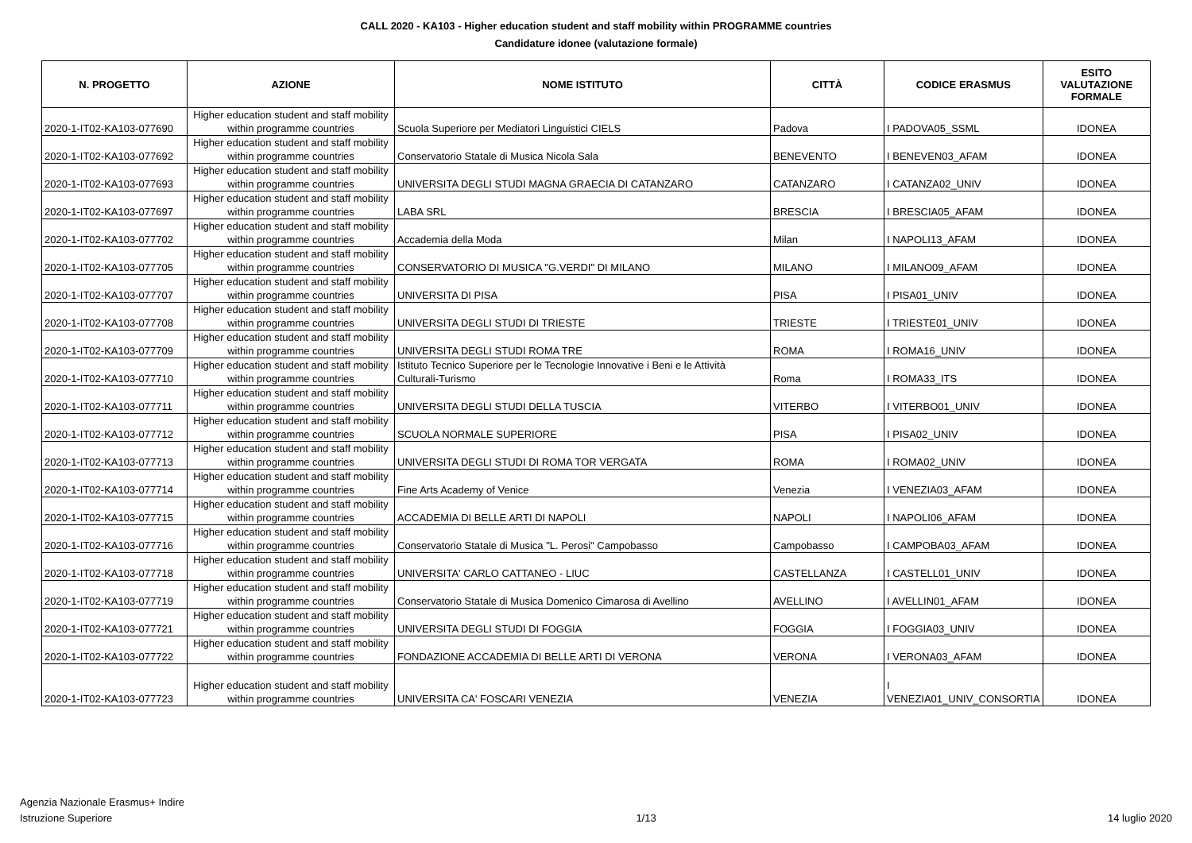CALL 2020 - KA103 - Higher education student and staff mobility within PROGRAMME countries
Candidature idonee (valutazione formale)
| N. PROGETTO | AZIONE | NOME ISTITUTO | CITTÀ | CODICE ERASMUS | ESITO VALUTAZIONE FORMALE |
| --- | --- | --- | --- | --- | --- |
| 2020-1-IT02-KA103-077690 | Higher education student and staff mobility within programme countries | Scuola Superiore per Mediatori Linguistici CIELS | Padova | I PADOVA05_SSML | IDONEA |
| 2020-1-IT02-KA103-077692 | Higher education student and staff mobility within programme countries | Conservatorio Statale di Musica Nicola Sala | BENEVENTO | I BENEVEN03_AFAM | IDONEA |
| 2020-1-IT02-KA103-077693 | Higher education student and staff mobility within programme countries | UNIVERSITA DEGLI STUDI MAGNA GRAECIA DI CATANZARO | CATANZARO | I CATANZA02_UNIV | IDONEA |
| 2020-1-IT02-KA103-077697 | Higher education student and staff mobility within programme countries | LABA SRL | BRESCIA | I BRESCIA05_AFAM | IDONEA |
| 2020-1-IT02-KA103-077702 | Higher education student and staff mobility within programme countries | Accademia della Moda | Milan | I NAPOLI13_AFAM | IDONEA |
| 2020-1-IT02-KA103-077705 | Higher education student and staff mobility within programme countries | CONSERVATORIO DI MUSICA "G.VERDI" DI MILANO | MILANO | I MILANO09_AFAM | IDONEA |
| 2020-1-IT02-KA103-077707 | Higher education student and staff mobility within programme countries | UNIVERSITA DI PISA | PISA | I PISA01_UNIV | IDONEA |
| 2020-1-IT02-KA103-077708 | Higher education student and staff mobility within programme countries | UNIVERSITA DEGLI STUDI DI TRIESTE | TRIESTE | I TRIESTE01_UNIV | IDONEA |
| 2020-1-IT02-KA103-077709 | Higher education student and staff mobility within programme countries | UNIVERSITA DEGLI STUDI ROMA TRE | ROMA | I ROMA16_UNIV | IDONEA |
| 2020-1-IT02-KA103-077710 | Higher education student and staff mobility within programme countries | Istituto Tecnico Superiore per le Tecnologie Innovative i Beni e le Attività Culturali-Turismo | Roma | I ROMA33_ITS | IDONEA |
| 2020-1-IT02-KA103-077711 | Higher education student and staff mobility within programme countries | UNIVERSITA DEGLI STUDI DELLA TUSCIA | VITERBO | I VITERBO01_UNIV | IDONEA |
| 2020-1-IT02-KA103-077712 | Higher education student and staff mobility within programme countries | SCUOLA NORMALE SUPERIORE | PISA | I PISA02_UNIV | IDONEA |
| 2020-1-IT02-KA103-077713 | Higher education student and staff mobility within programme countries | UNIVERSITA DEGLI STUDI DI ROMA TOR VERGATA | ROMA | I ROMA02_UNIV | IDONEA |
| 2020-1-IT02-KA103-077714 | Higher education student and staff mobility within programme countries | Fine Arts Academy of Venice | Venezia | I VENEZIA03_AFAM | IDONEA |
| 2020-1-IT02-KA103-077715 | Higher education student and staff mobility within programme countries | ACCADEMIA DI BELLE ARTI DI NAPOLI | NAPOLI | I NAPOLI06_AFAM | IDONEA |
| 2020-1-IT02-KA103-077716 | Higher education student and staff mobility within programme countries | Conservatorio Statale di Musica "L. Perosi" Campobasso | Campobasso | I CAMPOBA03_AFAM | IDONEA |
| 2020-1-IT02-KA103-077718 | Higher education student and staff mobility within programme countries | UNIVERSITA' CARLO CATTANEO - LIUC | CASTELLANZA | I CASTELL01_UNIV | IDONEA |
| 2020-1-IT02-KA103-077719 | Higher education student and staff mobility within programme countries | Conservatorio Statale di Musica Domenico Cimarosa di Avellino | AVELLINO | I AVELLIN01_AFAM | IDONEA |
| 2020-1-IT02-KA103-077721 | Higher education student and staff mobility within programme countries | UNIVERSITA DEGLI STUDI DI FOGGIA | FOGGIA | I FOGGIA03_UNIV | IDONEA |
| 2020-1-IT02-KA103-077722 | Higher education student and staff mobility within programme countries | FONDAZIONE ACCADEMIA DI BELLE ARTI DI VERONA | VERONA | I VERONA03_AFAM | IDONEA |
| 2020-1-IT02-KA103-077723 | Higher education student and staff mobility within programme countries | UNIVERSITA CA' FOSCARI VENEZIA | VENEZIA | I VENEZIA01_UNIV_CONSORTIA | IDONEA |
Agenzia Nazionale Erasmus+ Indire
Istruzione Superiore
1/13
14 luglio 2020